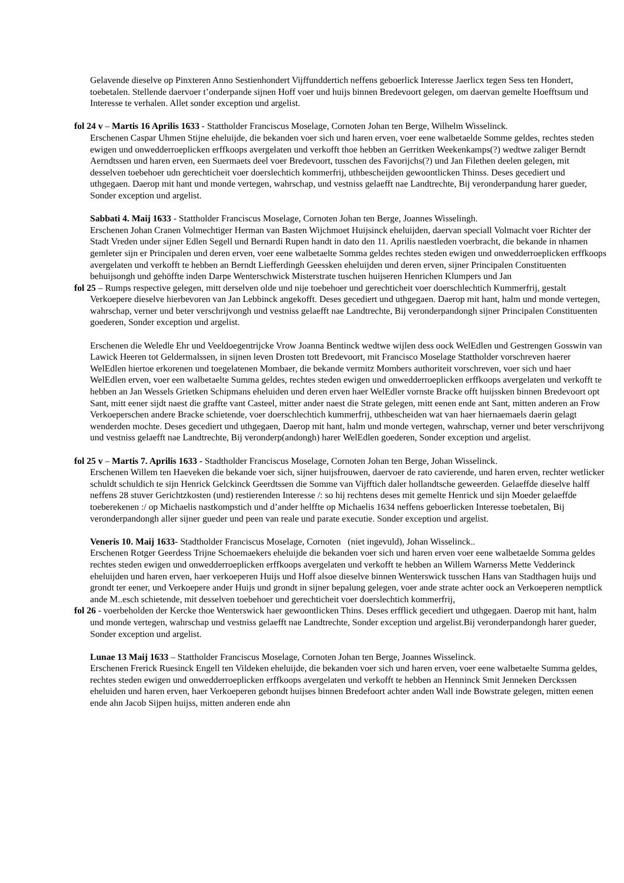Gelavende dieselve op Pinxteren Anno Sestienhondert Vijffunddertich neffens geboerlick Interesse Jaerlicx tegen Sess ten Hondert, toebetalen. Stellende daervoer t’onderpande sijnen Hoff voer und huijs binnen Bredevoort gelegen, om daervan gemelte Hoefftsum und Interesse te verhalen. Allet sonder exception und argelist.
fol 24 v – Martis 16 Aprilis 1633 - Stattholder Franciscus Moselage, Cornoten Johan ten Berge, Wilhelm Wisselinck.
Erschenen Caspar Uhmen Stijne eheluijde, die bekanden voer sich und haren erven, voer eene walbetaelde Somme geldes, rechtes steden ewigen und onwedderroeplicken erffkoops avergelaten und verkofft thoe hebben an Gerritken Weekenkamps(?) wedtwe zaliger Berndt Aerndtssen und haren erven, een Suermaets deel voer Bredevoort, tusschen des Favorijchs(?) und Jan Filethen deelen gelegen, mit desselven toebehoer udn gerechticheit voer doerslechtich kommerfrij, uthbescheijden gewoontlicken Thinss. Deses gecediert und uthgegaen. Daerop mit hant und monde vertegen, wahrschap, und vestniss gelaefft nae Landtrechte, Bij veronderpandung harer gueder, Sonder exception und argelist.
Sabbati 4. Maij 1633 - Stattholder Franciscus Moselage, Cornoten Johan ten Berge, Joannes Wisselingh.
Erschenen Johan Cranen Volmechtiger Herman van Basten Wijchmoet Huijsinck eheluijden, daervan speciall Volmacht voer Richter der Stadt Vreden under sijner Edlen Segell und Bernardi Rupen handt in dato den 11. Aprilis naestleden voerbracht, die bekande in nhamen gemleter sijn er Principalen und deren erven, voer eene walbetaelte Somma geldes rechtes steden ewigen und onwedderroeplicken erffkoops avergelaten und verkofft te hebben an Berndt Liefferdingh Geessken eheluijden und deren erven, sijner Principalen Constituenten behuijsongh und gehöffte inden Darpe Wenterschwick Misterstrate tuschen huijseren Henrichen Klumpers und Jan
fol 25 – Rumps respective gelegen, mitt derselven olde und nije toebehoer und gerechticheit voer doerschlechtich Kummerfrij, gestalt Verkoepere dieselve hierbevoren van Jan Lebbinck angekofft. Deses gecediert und uthgegaen. Daerop mit hant, halm und monde vertegen, wahrschap, verner und beter verschrijvongh und vestniss gelaefft nae Landtrechte, Bij veronderpandongh sijner Principalen Constituenten goederen, Sonder exception und argelist.
Erschenen die Weledle Ehr und Veeldoegentrijcke Vrow Joanna Bentinck wedtwe wijlen dess oock WelEdlen und Gestrengen Gosswin van Lawick Heeren tot Geldermalssen, in sijnen leven Drosten tott Bredevoort, mit Francisco Moselage Stattholder vorschreven haerer WelEdlen hiertoe erkorenen und toegelatenen Mombaer, die bekande vermitz Mombers authoriteit vorschreven, voer sich und haer WelEdlen erven, voer een walbetaelte Summa geldes, rechtes steden ewigen und onwedderroeplicken erffkoops avergelaten und verkofft te hebben an Jan Wessels Grietken Schipmans eheluiden und deren erven haer WelEdler vornste Bracke offt huijssken binnen Bredevoort opt Sant, mitt eener sijdt naest die graffte vant Casteel, mitter ander naest die Strate gelegen, mitt eenen ende ant Sant, mitten anderen an Frow Verkoeperschen andere Bracke schietende, voer doerschlechtich kummerfrij, uthbescheiden wat van haer hiernaemaels daerin gelagt wenderden mochte. Deses gecediert und uthgegaen, Daerop mit hant, halm und monde vertegen, wahrschap, verner und beter verschrijvong und vestniss gelaefft nae Landtrechte, Bij veronderp(andongh) harer WelEdlen goederen, Sonder exception und argelist.
fol 25 v – Martis 7. Aprilis 1633 - Stadtholder Franciscus Moselage, Cornoten Johan ten Berge, Johan Wisselinck.
Erschenen Willem ten Haeveken die bekande voer sich, sijner huijsfrouwen, daervoer de rato cavierende, und haren erven, rechter wetlicker schuldt schuldich te sijn Henrick Gelckinck Geerdtssen die Somme van Vijfftich daler hollandtsche geweerden. Gelaeffde dieselve halff neffens 28 stuver Gerichtzkosten (und) restierenden Interesse /: so hij rechtens deses mit gemelte Henrick und sijn Moeder gelaeffde toeberekenen :/ op Michaelis nastkompstich und d’ander helffte op Michaelis 1634 neffens geboerlicken Interesse toebetalen, Bij veronderpandongh aller sijner gueder und peen van reale und parate executie. Sonder exception und argelist.
Veneris 10. Maij 1633- Stadtholder Franciscus Moselage, Cornoten (niet ingevuld), Johan Wisselinck..
Erschenen Rotger Geerdess Trijne Schoemaekers eheluijde die bekanden voer sich und haren erven voer eene walbetaelde Somma geldes rechtes steden ewigen und onwedderroeplicken erffkoops avergelaten und verkofft te hebben an Willem Warnerss Mette Vedderinck eheluijden und haren erven, haer verkoeperen Huijs und Hoff alsoe dieselve binnen Wenterswick tusschen Hans van Stadthagen huijs und grondt ter eener, und Verkoepere ander Huijs und grondt in sijner bepalung gelegen, voer ande strate achter oock an Verkoeperen nemptlick ande M..esch schietende, mit desselven toebehoer und gerechticheit voer doerslechtich kommerfrij,
fol 26 - voerbeholden der Kercke thoe Wenterswick haer gewoontlicken Thins. Deses erfflick gecediert und uthgegaen. Daerop mit hant, halm und monde vertegen, wahrschap und vestniss gelaefft nae Landtrechte, Sonder exception und argelist.Bij veronderpandongh harer gueder, Sonder exception und argelist.
Lunae 13 Maij 1633 – Stattholder Franciscus Moselage, Cornoten Johan ten Berge, Joannes Wisselinck.
Erschenen Frerick Ruesinck Engell ten Vildeken eheluijde, die bekanden voer sich und haren erven, voer eene walbetaelte Summa geldes, rechtes steden ewigen und onwedderroeplicken erffkoops avergelaten und verkofft te hebben an Henninck Smit Jenneken Derckssen eheluiden und haren erven, haer Verkoeperen gebondt huijses binnen Bredefoort achter anden Wall inde Bowstrate gelegen, mitten eenen ende ahn Jacob Sijpen huijss, mitten anderen ende ahn